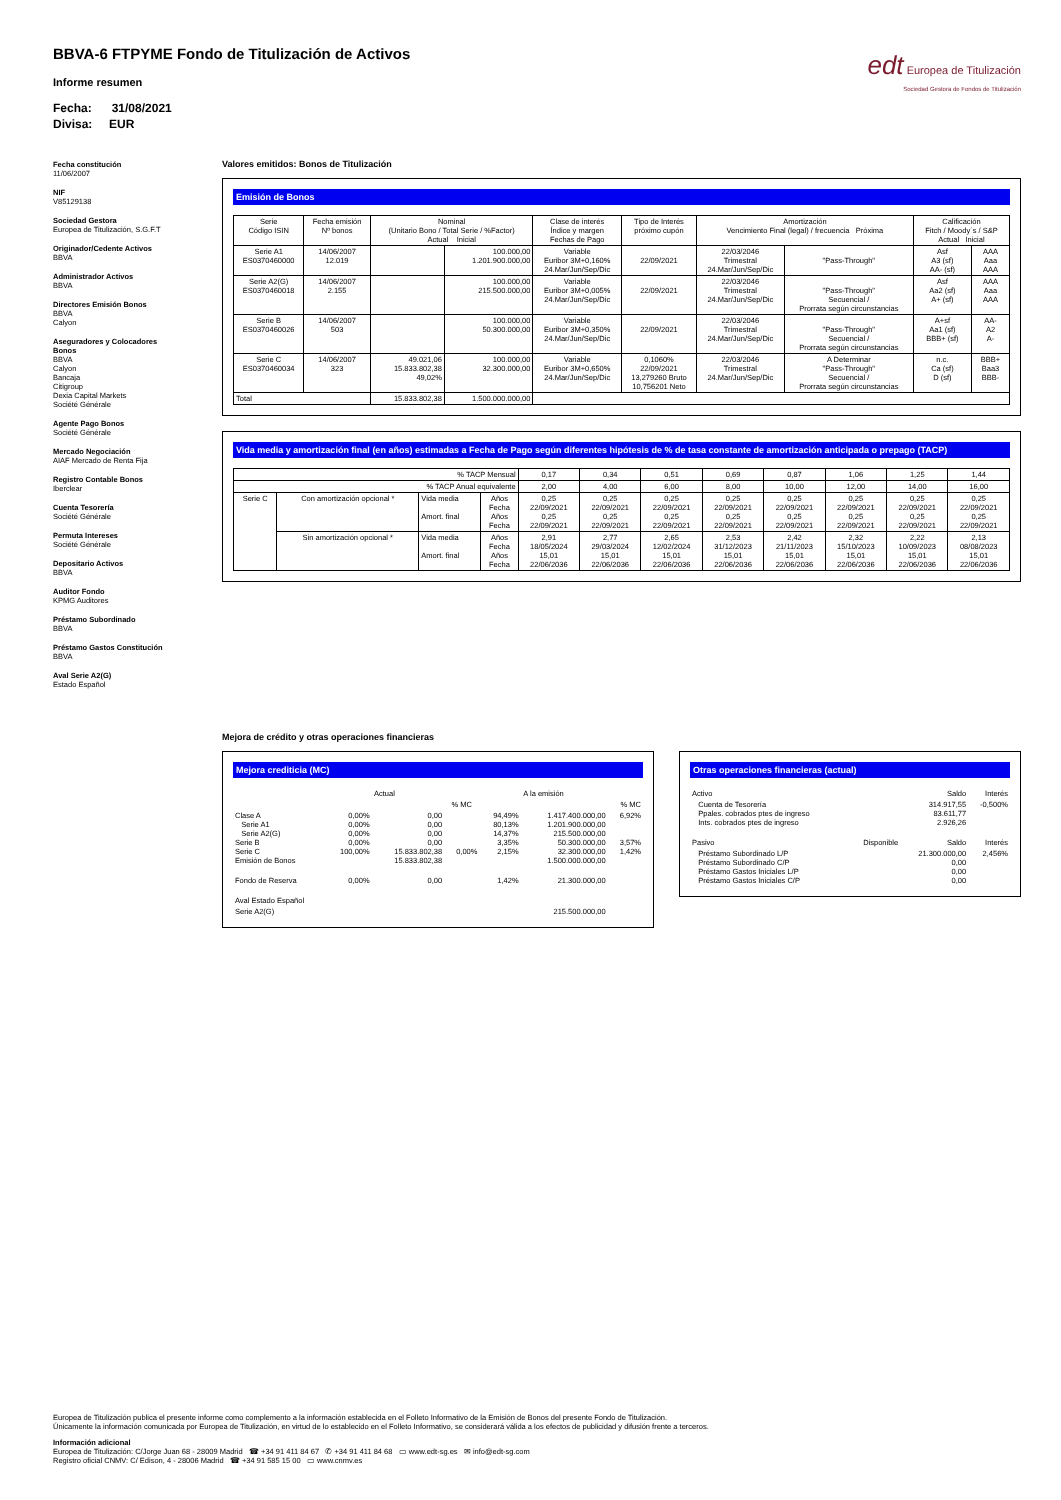edt Europea de Titulización
Sociedad Gestora de Fondos de Titulización
BBVA-6 FTPYME Fondo de Titulización de Activos
Informe resumen
Fecha: 31/08/2021
Divisa: EUR
Fecha constitución
11/06/2007
NIF
V85129138
Sociedad Gestora
Europea de Titulización, S.G.F.T
Originador/Cedente Activos
BBVA
Administrador Activos
BBVA
Directores Emisión Bonos
BBVA
Calyon
Aseguradores y Colocadores Bonos
BBVA
Calyon
Bancaja
Citigroup
Dexia Capital Markets
Société Générale
Agente Pago Bonos
Société Générale
Mercado Negociación
AIAF Mercado de Renta Fija
Registro Contable Bonos
Iberclear
Cuenta Tesorería
Société Générale
Permuta Intereses
Société Générale
Depositario Activos
BBVA
Auditor Fondo
KPMG Auditores
Préstamo Subordinado
BBVA
Préstamo Gastos Constitución
BBVA
Aval Serie A2(G)
Estado Español
Valores emitidos: Bonos de Titulización
Emisión de Bonos
| Serie Código ISIN | Fecha emisión Nº bonos | Nominal (Unitario Bono / Total Serie / %Factor) Actual Inicial | | Clase de interés Índice y margen Fechas de Pago | Tipo de Interés próximo cupón | Amortización Vencimiento Final (legal) / frecuencia Próxima | | Calificación Fitch / Moody´s / S&P Actual Inicial | |
| --- | --- | --- | --- | --- | --- | --- | --- | --- | --- |
| Serie A1 ES0370460000 | 14/06/2007 12.019 | | 100.000,00 1.201.900.000,00 | Variable Euribor 3M+0,160% 24.Mar/Jun/Sep/Dic | 22/09/2021 | 22/03/2046 Trimestral 24.Mar/Jun/Sep/Dic | "Pass-Through" | Asf A3 (sf) AA- (sf) | AAA Aaa AAA |
| Serie A2(G) ES0370460018 | 14/06/2007 2.155 | | 100.000,00 215.500.000,00 | Variable Euribor 3M+0,005% 24.Mar/Jun/Sep/Dic | 22/09/2021 | 22/03/2046 Trimestral 24.Mar/Jun/Sep/Dic | "Pass-Through" Secuencial / Prorrata según circunstancias | Asf Aa2 (sf) A+ (sf) | AAA Aaa AAA |
| Serie B ES0370460026 | 14/06/2007 503 | | 100.000,00 50.300.000,00 | Variable Euribor 3M+0,350% 24.Mar/Jun/Sep/Dic | 22/09/2021 | 22/03/2046 Trimestral 24.Mar/Jun/Sep/Dic | "Pass-Through" Secuencial / Prorrata según circunstancias | A+sf Aa1 (sf) BBB+ (sf) | AA- A2 A- |
| Serie C ES0370460034 | 14/06/2007 323 | 49.021,06 15.833.802,38 49,02% | 100.000,00 32.300.000,00 | Variable Euribor 3M+0,650% 24.Mar/Jun/Sep/Dic | 0,1060% 22/09/2021 13,279260 Bruto 10,756201 Neto | 22/03/2046 Trimestral 24.Mar/Jun/Sep/Dic | A Determinar "Pass-Through" Secuencial / Prorrata según circunstancias | n.c. Ca (sf) D (sf) | BBB+ Baa3 BBB- |
| Total | | 15.833.802,38 | 1.500.000.000,00 | | | | | | |
Vida media y amortización final (en años) estimadas a Fecha de Pago según diferentes hipótesis de % de tasa constante de amortización anticipada o prepago (TACP)
| % TACP Mensual | | | | 0,17 | 0,34 | 0,51 | 0,69 | 0,87 | 1,06 | 1,25 | 1,44 |
| % TACP Anual equivalente | | | | 2,00 | 4,00 | 6,00 | 8,00 | 10,00 | 12,00 | 14,00 | 16,00 |
| Serie C | Con amortización opcional * | Vida media Amort. final | Años Fecha Años Fecha | 0,25 22/09/2021 0,25 22/09/2021 | 0,25 22/09/2021 0,25 22/09/2021 | 0,25 22/09/2021 0,25 22/09/2021 | 0,25 22/09/2021 0,25 22/09/2021 | 0,25 22/09/2021 0,25 22/09/2021 | 0,25 22/09/2021 0,25 22/09/2021 | 0,25 22/09/2021 0,25 22/09/2021 | 0,25 22/09/2021 0,25 22/09/2021 |
| | Sin amortización opcional * | Vida media Amort. final | Años Fecha Años Fecha | 2,91 18/05/2024 15,01 22/06/2036 | 2,77 29/03/2024 15,01 22/06/2036 | 2,65 12/02/2024 15,01 22/06/2036 | 2,53 31/12/2023 15,01 22/06/2036 | 2,42 21/11/2023 15,01 22/06/2036 | 2,32 15/10/2023 15,01 22/06/2036 | 2,22 10/09/2023 15,01 22/06/2036 | 2,13 08/08/2023 15,01 22/06/2036 |
Mejora de crédito y otras operaciones financieras
Mejora crediticia (MC)
| | Actual | | | A la emisión | | |
| | | | % MC | | | % MC |
| Clase A Serie A1 Serie A2(G) Serie B Serie C Emisión de Bonos | 0,00% 0,00% 0,00% 0,00% 100,00% | 0,00 0,00 0,00 0,00 15.833.802,38 15.833.802,38 | 0,00% | 94,49% 80,13% 14,37% 3,35% 2,15% | 1.417.400.000,00 1.201.900.000,00 215.500.000,00 50.300.000,00 32.300.000,00 1.500.000.000,00 | 6,92% 3,57% 1,42% |
| Fondo de Reserva | 0,00% | 0,00 | | 1,42% | 21.300.000,00 | |
| Aval Estado Español | | | | | | |
| Serie A2(G) | | | | | 215.500.000,00 | |
Otras operaciones financieras (actual)
| Activo | | Saldo | Interés |
| Cuenta de Tesorería Ppales. cobrados ptes de ingreso Ints. cobrados ptes de ingreso | | 314.917,55 83.611,77 2.926,26 | -0,500% |
| Pasivo | Disponible | Saldo | Interés |
| Préstamo Subordinado L/P Préstamo Subordinado C/P Préstamo Gastos Iniciales L/P Préstamo Gastos Iniciales C/P | | 21.300.000,00 0,00 0,00 0,00 | 2,456% |
Europea de Titulización publica el presente informe como complemento a la información establecida en el Folleto Informativo de la Emisión de Bonos del presente Fondo de Titulización.
Únicamente la información comunicada por Europea de Titulización, en virtud de lo establecido en el Folleto Informativo, se considerará válida a los efectos de publicidad y difusión frente a terceros.
Información adicional
Europea de Titulización: C/Jorge Juan 68 - 28009 Madrid ☎ +34 91 411 84 67 ✆ +34 91 411 84 68 ▭ www.edt-sg.es ✉ info@edt-sg.com
Registro oficial CNMV: C/ Edison, 4 - 28006 Madrid ☎ +34 91 585 15 00 ▭ www.cnmv.es